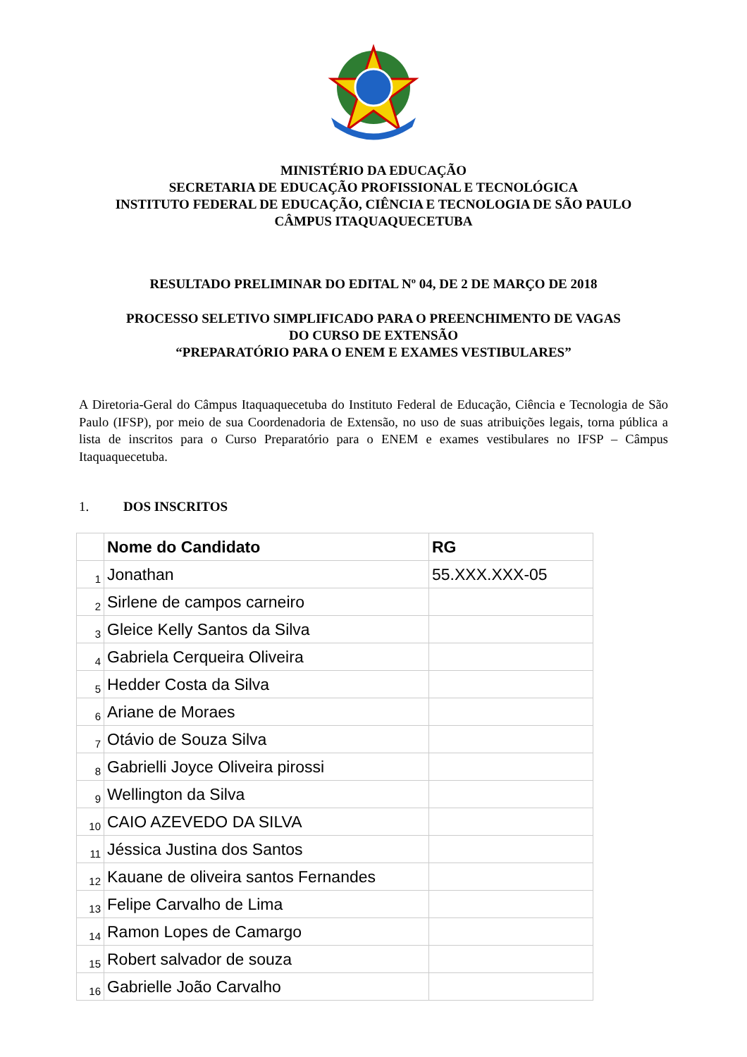MINISTÉRIO DA EDUCAÇÃO
SECRETARIA DE EDUCAÇÃO PROFISSIONAL E TECNOLÓGICA
INSTITUTO FEDERAL DE EDUCAÇÃO, CIÊNCIA E TECNOLOGIA DE SÃO PAULO
CÂMPUS ITAQUAQUECETUBA
RESULTADO PRELIMINAR DO EDITAL Nº 04, DE 2 DE MARÇO DE 2018
PROCESSO SELETIVO SIMPLIFICADO PARA O PREENCHIMENTO DE VAGAS
DO CURSO DE EXTENSÃO
“PREPARATÓRIO PARA O ENEM E EXAMES VESTIBULARES”
A Diretoria-Geral do Câmpus Itaquaquecetuba do Instituto Federal de Educação, Ciência e Tecnologia de São Paulo (IFSP), por meio de sua Coordenadoria de Extensão, no uso de suas atribuições legais, torna pública a lista de inscritos para o Curso Preparatório para o ENEM e exames vestibulares no IFSP – Câmpus Itaquaquecetuba.
1. DOS INSCRITOS
| | Nome do Candidato | RG |
| 1 | Jonathan | 55.XXX.XXX-05 |
| 2 | Sirlene de campos carneiro | |
| 3 | Gleice Kelly Santos da Silva | |
| 4 | Gabriela Cerqueira Oliveira | |
| 5 | Hedder Costa da Silva | |
| 6 | Ariane de Moraes | |
| 7 | Otávio de Souza Silva | |
| 8 | Gabrielli Joyce Oliveira pirossi | |
| 9 | Wellington da Silva | |
| 10 | CAIO AZEVEDO DA SILVA | |
| 11 | Jéssica Justina dos Santos | |
| 12 | Kauane de oliveira santos Fernandes | |
| 13 | Felipe Carvalho de Lima | |
| 14 | Ramon Lopes de Camargo | |
| 15 | Robert salvador de souza | |
| 16 | Gabrielle João Carvalho | |